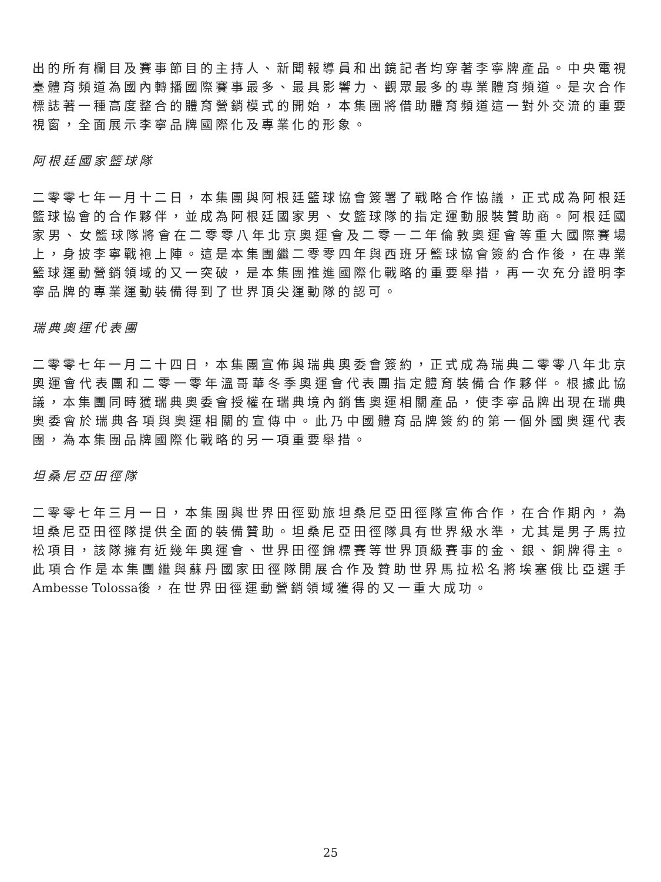出的所有欄目及賽事節目的主持人、新聞報導員和出鏡記者均穿著李寧牌產品。中央電視臺體育頻道為國內轉播國際賽事最多、最具影響力、觀眾最多的專業體育頻道。是次合作標誌著一種高度整合的體育營銷模式的開始，本集團將借助體育頻道這一對外交流的重要視窗，全面展示李寧品牌國際化及專業化的形象。
阿根廷國家籃球隊
二零零七年一月十二日，本集團與阿根廷籃球協會簽署了戰略合作協議，正式成為阿根廷籃球協會的合作夥伴，並成為阿根廷國家男、女籃球隊的指定運動服裝贊助商。阿根廷國家男、女籃球隊將會在二零零八年北京奧運會及二零一二年倫敦奧運會等重大國際賽場上，身披李寧戰袍上陣。這是本集團繼二零零四年與西班牙籃球協會簽約合作後，在專業籃球運動營銷領域的又一突破，是本集團推進國際化戰略的重要舉措，再一次充分證明李寧品牌的專業運動裝備得到了世界頂尖運動隊的認可。
瑞典奧運代表團
二零零七年一月二十四日，本集團宣佈與瑞典奧委會簽約，正式成為瑞典二零零八年北京奧運會代表團和二零一零年溫哥華冬季奧運會代表團指定體育裝備合作夥伴。根據此協議，本集團同時獲瑞典奧委會授權在瑞典境內銷售奧運相關產品，使李寧品牌出現在瑞典奧委會於瑞典各項與奧運相關的宣傳中。此乃中國體育品牌簽約的第一個外國奧運代表團，為本集團品牌國際化戰略的另一項重要舉措。
坦桑尼亞田徑隊
二零零七年三月一日，本集團與世界田徑勁旅坦桑尼亞田徑隊宣佈合作，在合作期內，為坦桑尼亞田徑隊提供全面的裝備贊助。坦桑尼亞田徑隊具有世界級水準，尤其是男子馬拉松項目，該隊擁有近幾年奧運會、世界田徑錦標賽等世界頂級賽事的金、銀、銅牌得主。此項合作是本集團繼與蘇丹國家田徑隊開展合作及贊助世界馬拉松名將埃塞俄比亞選手 Ambesse Tolossa後，在世界田徑運動營銷領域獲得的又一重大成功。
25